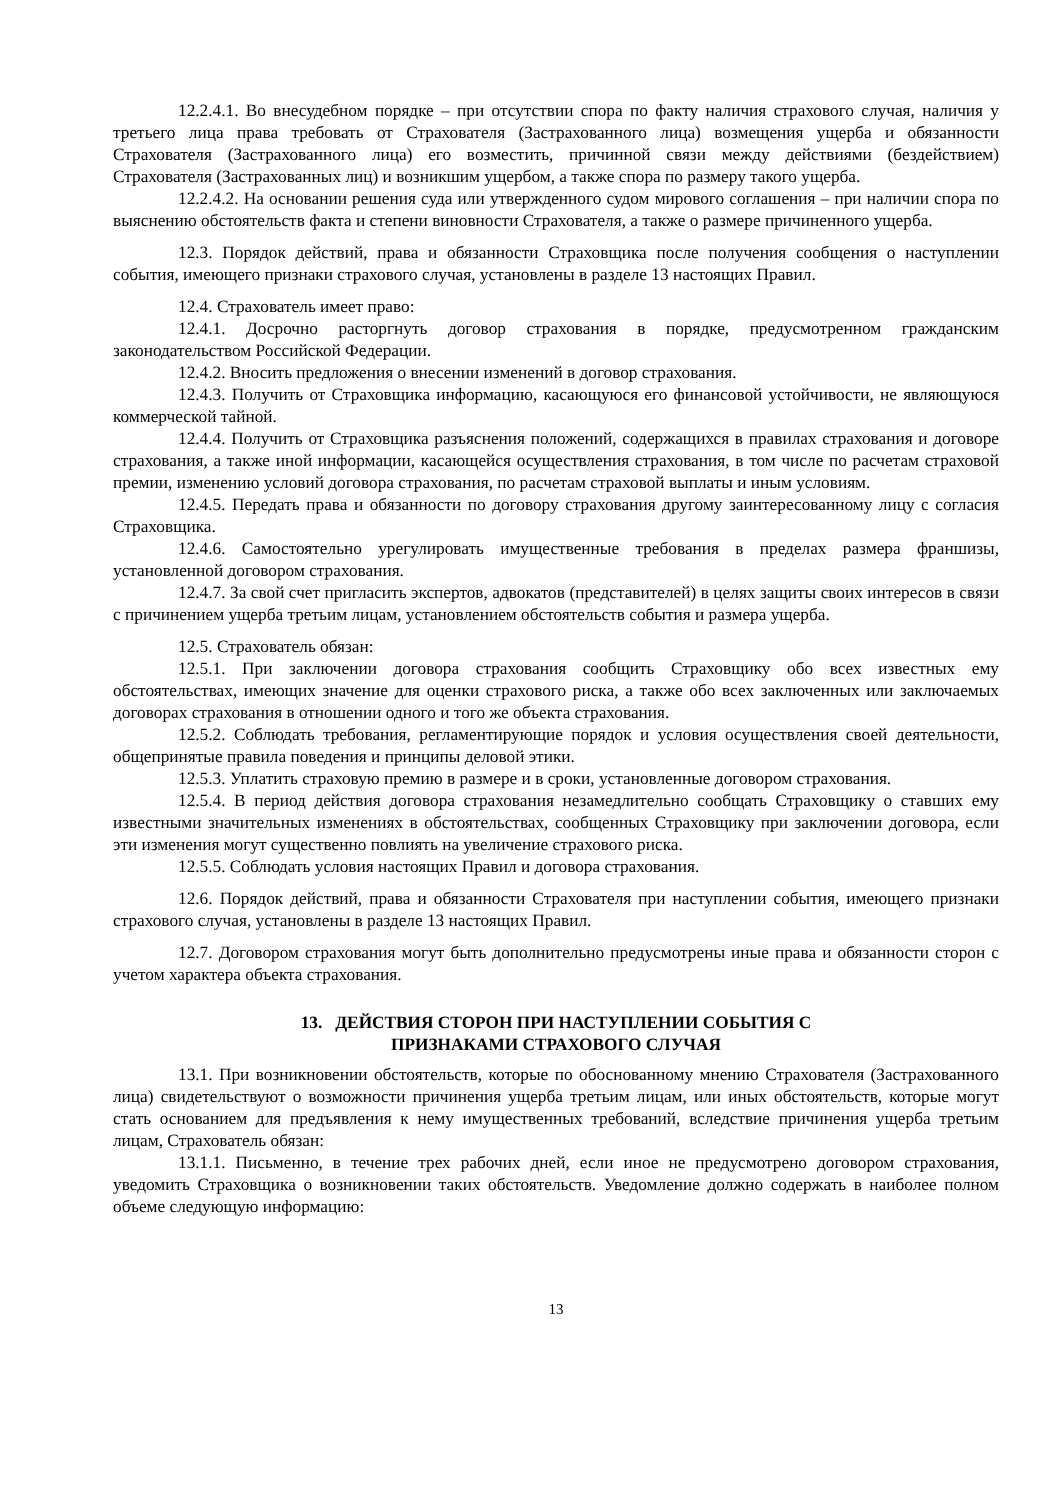12.2.4.1. Во внесудебном порядке – при отсутствии спора по факту наличия страхового случая, наличия у третьего лица права требовать от Страхователя (Застрахованного лица) возмещения ущерба и обязанности Страхователя (Застрахованного лица) его возместить, причинной связи между действиями (бездействием) Страхователя (Застрахованных лиц) и возникшим ущербом, а также спора по размеру такого ущерба.
12.2.4.2. На основании решения суда или утвержденного судом мирового соглашения – при наличии спора по выяснению обстоятельств факта и степени виновности Страхователя, а также о размере причиненного ущерба.
12.3. Порядок действий, права и обязанности Страховщика после получения сообщения о наступлении события, имеющего признаки страхового случая, установлены в разделе 13 настоящих Правил.
12.4. Страхователь имеет право:
12.4.1. Досрочно расторгнуть договор страхования в порядке, предусмотренном гражданским законодательством Российской Федерации.
12.4.2. Вносить предложения о внесении изменений в договор страхования.
12.4.3. Получить от Страховщика информацию, касающуюся его финансовой устойчивости, не являющуюся коммерческой тайной.
12.4.4. Получить от Страховщика разъяснения положений, содержащихся в правилах страхования и договоре страхования, а также иной информации, касающейся осуществления страхования, в том числе по расчетам страховой премии, изменению условий договора страхования, по расчетам страховой выплаты и иным условиям.
12.4.5. Передать права и обязанности по договору страхования другому заинтересованному лицу с согласия Страховщика.
12.4.6. Самостоятельно урегулировать имущественные требования в пределах размера франшизы, установленной договором страхования.
12.4.7. За свой счет пригласить экспертов, адвокатов (представителей) в целях защиты своих интересов в связи с причинением ущерба третьим лицам, установлением обстоятельств события и размера ущерба.
12.5. Страхователь обязан:
12.5.1. При заключении договора страхования сообщить Страховщику обо всех известных ему обстоятельствах, имеющих значение для оценки страхового риска, а также обо всех заключенных или заключаемых договорах страхования в отношении одного и того же объекта страхования.
12.5.2. Соблюдать требования, регламентирующие порядок и условия осуществления своей деятельности, общепринятые правила поведения и принципы деловой этики.
12.5.3. Уплатить страховую премию в размере и в сроки, установленные договором страхования.
12.5.4. В период действия договора страхования незамедлительно сообщать Страховщику о ставших ему известными значительных изменениях в обстоятельствах, сообщенных Страховщику при заключении договора, если эти изменения могут существенно повлиять на увеличение страхового риска.
12.5.5. Соблюдать условия настоящих Правил и договора страхования.
12.6. Порядок действий, права и обязанности Страхователя при наступлении события, имеющего признаки страхового случая, установлены в разделе 13 настоящих Правил.
12.7. Договором страхования могут быть дополнительно предусмотрены иные права и обязанности сторон с учетом характера объекта страхования.
13. ДЕЙСТВИЯ СТОРОН ПРИ НАСТУПЛЕНИИ СОБЫТИЯ С
ПРИЗНАКАМИ СТРАХОВОГО СЛУЧАЯ
13.1. При возникновении обстоятельств, которые по обоснованному мнению Страхователя (Застрахованного лица) свидетельствуют о возможности причинения ущерба третьим лицам, или иных обстоятельств, которые могут стать основанием для предъявления к нему имущественных требований, вследствие причинения ущерба третьим лицам, Страхователь обязан:
13.1.1. Письменно, в течение трех рабочих дней, если иное не предусмотрено договором страхования, уведомить Страховщика о возникновении таких обстоятельств. Уведомление должно содержать в наиболее полном объеме следующую информацию:
13